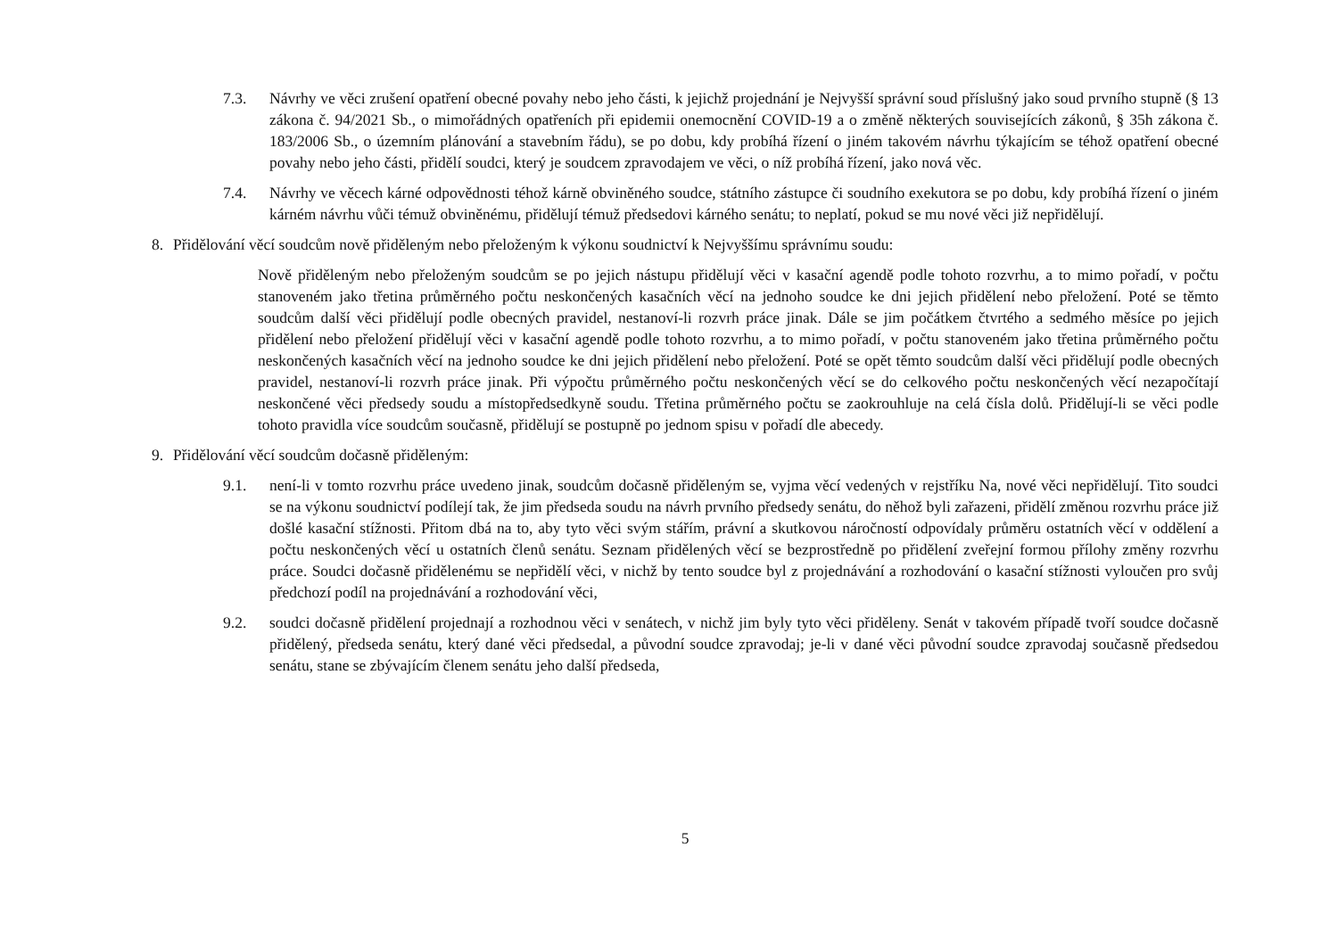7.3. Návrhy ve věci zrušení opatření obecné povahy nebo jeho části, k jejichž projednání je Nejvyšší správní soud příslušný jako soud prvního stupně (§ 13 zákona č. 94/2021 Sb., o mimořádných opatřeních při epidemii onemocnění COVID-19 a o změně některých souvisejících zákonů, § 35h zákona č. 183/2006 Sb., o územním plánování a stavebním řádu), se po dobu, kdy probíhá řízení o jiném takovém návrhu týkajícím se téhož opatření obecné povahy nebo jeho části, přidělí soudci, který je soudcem zpravodajem ve věci, o níž probíhá řízení, jako nová věc.
7.4. Návrhy ve věcech kárné odpovědnosti téhož kárně obviněného soudce, státního zástupce či soudního exekutora se po dobu, kdy probíhá řízení o jiném kárném návrhu vůči témuž obviněnému, přidělují témuž předsedovi kárného senátu; to neplatí, pokud se mu nové věci již nepřidělují.
8. Přidělování věcí soudcům nově přiděleným nebo přeloženým k výkonu soudnictví k Nejvyššímu správnímu soudu:
Nově přiděleným nebo přeloženým soudcům se po jejich nástupu přidělují věci v kasační agendě podle tohoto rozvrhu, a to mimo pořadí, v počtu stanoveném jako třetina průměrného počtu neskončených kasačních věcí na jednoho soudce ke dni jejich přidělení nebo přeložení. Poté se těmto soudcům další věci přidělují podle obecných pravidel, nestanoví-li rozvrh práce jinak. Dále se jim počátkem čtvrtého a sedmého měsíce po jejich přidělení nebo přeložení přidělují věci v kasační agendě podle tohoto rozvrhu, a to mimo pořadí, v počtu stanoveném jako třetina průměrného počtu neskončených kasačních věcí na jednoho soudce ke dni jejich přidělení nebo přeložení. Poté se opět těmto soudcům další věci přidělují podle obecných pravidel, nestanoví-li rozvrh práce jinak. Při výpočtu průměrného počtu neskončených věcí se do celkového počtu neskončených věcí nezapočítají neskončené věci předsedy soudu a místopředsedkyně soudu. Třetina průměrného počtu se zaokrouhluje na celá čísla dolů. Přidělují-li se věci podle tohoto pravidla více soudcům současně, přidělují se postupně po jednom spisu v pořadí dle abecedy.
9. Přidělování věcí soudcům dočasně přiděleným:
9.1. není-li v tomto rozvrhu práce uvedeno jinak, soudcům dočasně přiděleným se, vyjma věcí vedených v rejstříku Na, nové věci nepřidělují. Tito soudci se na výkonu soudnictví podílejí tak, že jim předseda soudu na návrh prvního předsedy senátu, do něhož byli zařazeni, přidělí změnou rozvrhu práce již došlé kasační stížnosti. Přitom dbá na to, aby tyto věci svým stářím, právní a skutkovou náročností odpovídaly průměru ostatních věcí v oddělení a počtu neskončených věcí u ostatních členů senátu. Seznam přidělených věcí se bezprostředně po přidělení zveřejní formou přílohy změny rozvrhu práce. Soudci dočasně přidělenému se nepřidělí věci, v nichž by tento soudce byl z projednávání a rozhodování o kasační stížnosti vyloučen pro svůj předchozí podíl na projednávání a rozhodování věci,
9.2. soudci dočasně přidělení projednají a rozhodnou věci v senátech, v nichž jim byly tyto věci přiděleny. Senát v takovém případě tvoří soudce dočasně přidělený, předseda senátu, který dané věci předsedal, a původní soudce zpravodaj; je-li v dané věci původní soudce zpravodaj současně předsedou senátu, stane se zbývajícím členem senátu jeho další předseda,
5